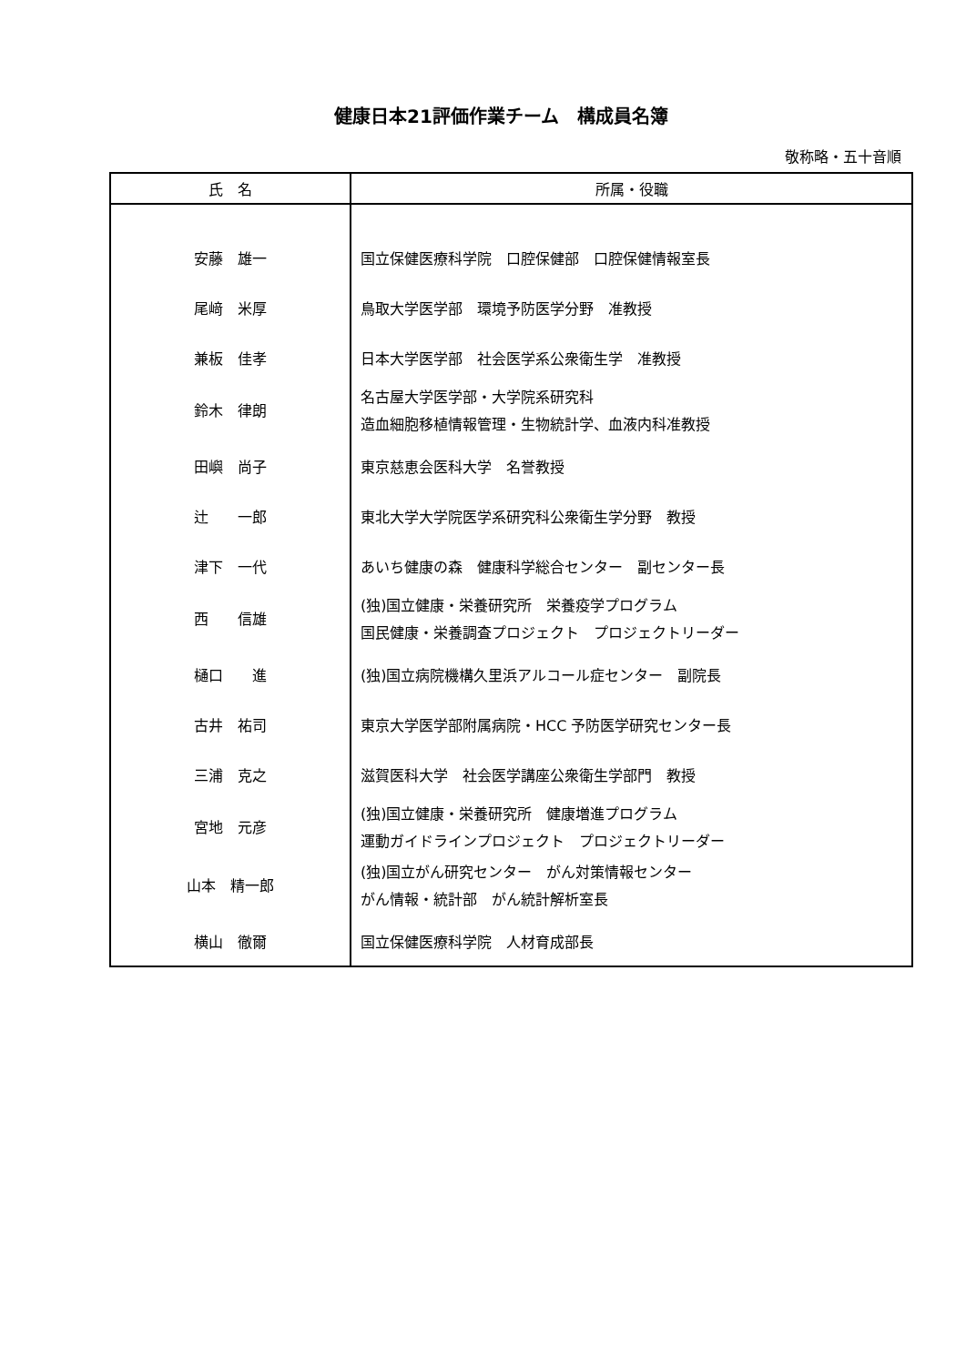健康日本21評価作業チーム　構成員名簿
敬称略・五十音順
| 氏 名 | 所属・役職 |
| --- | --- |
| 安藤 雄一 | 国立保健医療科学院 口腔保健部 口腔保健情報室長 |
| 尾﨑 米厚 | 鳥取大学医学部 環境予防医学分野 准教授 |
| 兼板 佳孝 | 日本大学医学部 社会医学系公衆衛生学 准教授 |
| 鈴木 律朗 | 名古屋大学医学部・大学院系研究科 造血細胞移植情報管理・生物統計学、血液内科准教授 |
| 田嶼 尚子 | 東京慈恵会医科大学 名誉教授 |
| 辻 一郎 | 東北大学大学院医学系研究科公衆衛生学分野 教授 |
| 津下 一代 | あいち健康の森 健康科学総合センター 副センター長 |
| 西 信雄 | (独)国立健康・栄養研究所 栄養疫学プログラム 国民健康・栄養調査プロジェクト プロジェクトリーダー |
| 樋口 進 | (独)国立病院機構久里浜アルコール症センター 副院長 |
| 古井 祐司 | 東京大学医学部附属病院・HCC 予防医学研究センター長 |
| 三浦 克之 | 滋賀医科大学 社会医学講座公衆衛生学部門 教授 |
| 宮地 元彦 | (独)国立健康・栄養研究所 健康増進プログラム 運動ガイドラインプロジェクト プロジェクトリーダー |
| 山本 精一郎 | (独)国立がん研究センター がん対策情報センター がん情報・統計部 がん統計解析室長 |
| 横山 徹爾 | 国立保健医療科学院 人材育成部長 |